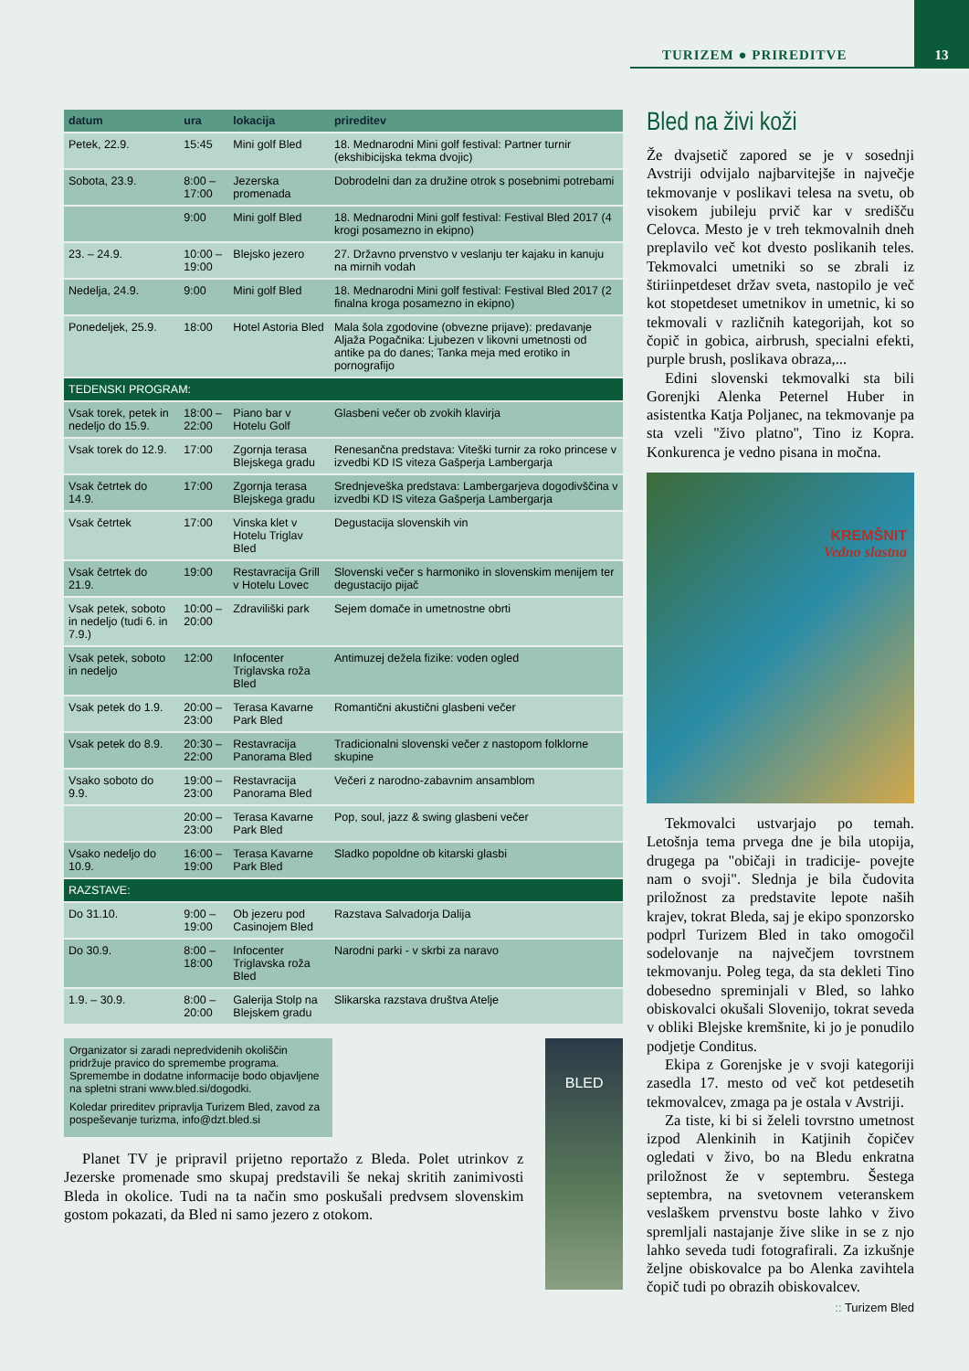TURIZEM ● PRIREDITVE
13
| datum | ura | lokacija | prireditev |
| --- | --- | --- | --- |
| Petek, 22.9. | 15:45 | Mini golf Bled | 18. Mednarodni Mini golf festival: Partner turnir (ekshibicijska tekma dvojic) |
| Sobota, 23.9. | 8:00 – 17:00 | Jezerska promenada | Dobrodelni dan za družine otrok s posebnimi potrebami |
| | 9:00 | Mini golf Bled | 18. Mednarodni Mini golf festival: Festival Bled 2017 (4 krogi posamezno in ekipno) |
| 23. – 24.9. | 10:00 – 19:00 | Blejsko jezero | 27. Državno prvenstvo v veslanju ter kajaku in kanuju na mirnih vodah |
| Nedelja, 24.9. | 9:00 | Mini golf Bled | 18. Mednarodni Mini golf festival: Festival Bled 2017 (2 finalna kroga posamezno in ekipno) |
| Ponedeljek, 25.9. | 18:00 | Hotel Astoria Bled | Mala šola zgodovine (obvezne prijave): predavanje Aljaža Pogačnika: Ljubezen v likovni umetnosti od antike pa do danes; Tanka meja med erotiko in pornografijo |
| TEDENSKI PROGRAM: | | | |
| Vsak torek, petek in nedeljo do 15.9. | 18:00 – 22:00 | Piano bar v Hotelu Golf | Glasbeni večer ob zvokih klavirja |
| Vsak torek do 12.9. | 17:00 | Zgornja terasa Blejskega gradu | Renesančna predstava: Viteški turnir za roko princese v izvedbi KD IS viteza Gašperja Lambergarja |
| Vsak četrtek do 14.9. | 17:00 | Zgornja terasa Blejskega gradu | Srednjeveška predstava: Lambergarjeva dogodivščina v izvedbi KD IS viteza Gašperja Lambergarja |
| Vsak četrtek | 17:00 | Vinska klet v Hotelu Triglav Bled | Degustacija slovenskih vin |
| Vsak četrtek do 21.9. | 19:00 | Restavracija Grill v Hotelu Lovec | Slovenski večer s harmoniko in slovenskim menijem ter degustacijo pijač |
| Vsak petek, soboto in nedeljo (tudi 6. in 7.9.) | 10:00 – 20:00 | Zdraviliški park | Sejem domače in umetnostne obrti |
| Vsak petek, soboto in nedeljo | 12:00 | Infocenter Triglavska roža Bled | Antimuzej dežela fizike: voden ogled |
| Vsak petek do 1.9. | 20:00 – 23:00 | Terasa Kavarne Park Bled | Romantični akustični glasbeni večer |
| Vsak petek do 8.9. | 20:30 – 22:00 | Restavracija Panorama Bled | Tradicionalni slovenski večer z nastopom folklorne skupine |
| Vsako soboto do 9.9. | 19:00 – 23:00 | Restavracija Panorama Bled | Večeri z narodno-zabavnim ansamblom |
| | 20:00 – 23:00 | Terasa Kavarne Park Bled | Pop, soul, jazz & swing glasbeni večer |
| Vsako nedeljo do 10.9. | 16:00 – 19:00 | Terasa Kavarne Park Bled | Sladko popoldne ob kitarski glasbi |
| RAZSTAVE: | | | |
| Do 31.10. | 9:00 – 19:00 | Ob jezeru pod Casinojem Bled | Razstava Salvadorja Dalija |
| Do 30.9. | 8:00 – 18:00 | Infocenter Triglavska roža Bled | Narodni parki - v skrbi za naravo |
| 1.9. – 30.9. | 8:00 – 20:00 | Galerija Stolp na Blejskem gradu | Slikarska razstava društva Atelje |
Organizator si zaradi nepredvidenih okoliščin pridržuje pravico do spremembe programa. Spremembe in dodatne informacije bodo objavljene na spletni strani www.bled.si/dogodki.
Koledar prireditev pripravlja Turizem Bled, zavod za pospeševanje turizma, info@dzt.bled.si
Planet TV je pripravil prijetno reportažo z Bleda. Polet utrinkov z Jezerske promenade smo skupaj predstavili še nekaj skritih zanimivosti Bleda in okolice. Tudi na ta način smo poskušali predvsem slovenskim gostom pokazati, da Bled ni samo jezero z otokom.
BLED
Bled na živi koži
Že dvajsetič zapored se je v sosednji Avstriji odvijalo najbarvitejše in največje tekmovanje v poslikavi telesa na svetu, ob visokem jubileju prvič kar v središču Celovca. Mesto je v treh tekmovalnih dneh preplavilo več kot dvesto poslikanih teles. Tekmovalci umetniki so se zbrali iz štiriinpetdeset držav sveta, nastopilo je več kot stopetdeset umetnikov in umetnic, ki so tekmovali v različnih kategorijah, kot so čopič in gobica, airbrush, specialni efekti, purple brush, poslikava obraza,...
Edini slovenski tekmovalki sta bili Gorenjki Alenka Peternel Huber in asistentka Katja Poljanec, na tekmovanje pa sta vzeli ''živo platno'', Tino iz Kopra. Konkurenca je vedno pisana in močna.
KREMŠNIT
Vedno slastna
Tekmovalci ustvarjajo po temah. Letošnja tema prvega dne je bila utopija, drugega pa "običaji in tradicije- povejte nam o svoji". Slednja je bila čudovita priložnost za predstavite lepote naših krajev, tokrat Bleda, saj je ekipo sponzorsko podprl Turizem Bled in tako omogočil sodelovanje na največjem tovrstnem tekmovanju. Poleg tega, da sta dekleti Tino dobesedno spreminjali v Bled, so lahko obiskovalci okušali Slovenijo, tokrat seveda v obliki Blejske kremšnite, ki jo je ponudilo podjetje Conditus.
Ekipa z Gorenjske je v svoji kategoriji zasedla 17. mesto od več kot petdesetih tekmovalcev, zmaga pa je ostala v Avstriji.
Za tiste, ki bi si želeli tovrstno umetnost izpod Alenkinih in Katjinih čopičev ogledati v živo, bo na Bledu enkratna priložnost že v septembru. Šestega septembra, na svetovnem veteranskem veslaškem prvenstvu boste lahko v živo spremljali nastajanje žive slike in se z njo lahko seveda tudi fotografirali. Za izkušnje željne obiskovalce pa bo Alenka zavihtela čopič tudi po obrazih obiskovalcev.
:: Turizem Bled